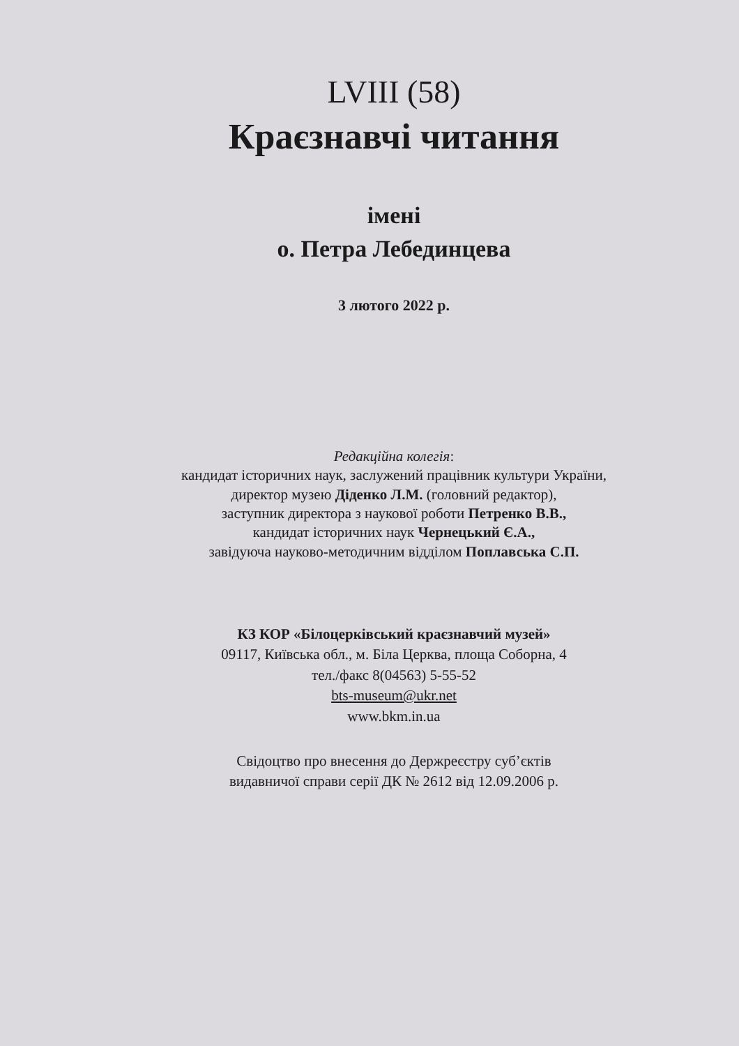LVIII (58)
Краєзнавчі читання
імені
о. Петра Лебединцева
3 лютого 2022 р.
Редакційна колегія:
кандидат історичних наук, заслужений працівник культури України,
директор музею Діденко Л.М. (головний редактор),
заступник директора з наукової роботи Петренко В.В.,
кандидат історичних наук Чернецький Є.А.,
завідуюча науково-методичним відділом Поплавська С.П.
КЗ КОР «Білоцерківський краєзнавчий музей»
09117, Київська обл., м. Біла Церква, площа Соборна, 4
тел./факс 8(04563) 5-55-52
bts-museum@ukr.net
www.bkm.in.ua
Свідоцтво про внесення до Держреєстру суб’єктів
видавничої справи серії ДК № 2612 від 12.09.2006 р.